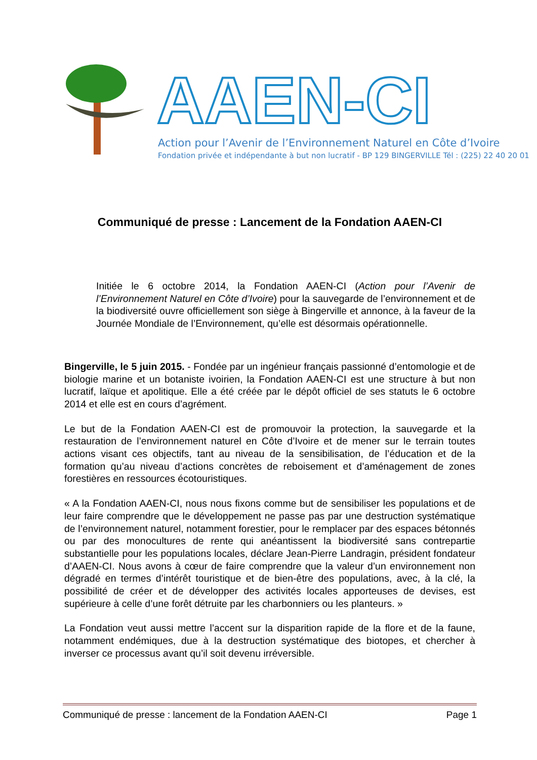AAEN-CI
Action pour l’Avenir de l’Environnement Naturel en Côte d’Ivoire
Fondation privée et indépendante à but non lucratif - BP 129 BINGERVILLE Tél : (225) 22 40 20 01
Communiqué de presse : Lancement de la Fondation AAEN-CI
Initiée le 6 octobre 2014, la Fondation AAEN-CI (Action pour l’Avenir de l’Environnement Naturel en Côte d’Ivoire) pour la sauvegarde de l’environnement et de la biodiversité ouvre officiellement son siège à Bingerville et annonce, à la faveur de la Journée Mondiale de l’Environnement, qu’elle est désormais opérationnelle.
Bingerville, le 5 juin 2015. - Fondée par un ingénieur français passionné d’entomologie et de biologie marine et un botaniste ivoirien, la Fondation AAEN-CI est une structure à but non lucratif, laïque et apolitique. Elle a été créée par le dépôt officiel de ses statuts le 6 octobre 2014 et elle est en cours d’agrément.
Le but de la Fondation AAEN-CI est de promouvoir la protection, la sauvegarde et la restauration de l’environnement naturel en Côte d’Ivoire et de mener sur le terrain toutes actions visant ces objectifs, tant au niveau de la sensibilisation, de l’éducation et de la formation qu’au niveau d’actions concrètes de reboisement et d’aménagement de zones forestières en ressources écotouristiques.
« A la Fondation AAEN-CI, nous nous fixons comme but de sensibiliser les populations et de leur faire comprendre que le développement ne passe pas par une destruction systématique de l’environnement naturel, notamment forestier, pour le remplacer par des espaces bétonnés ou par des monocultures de rente qui anéantissent la biodiversité sans contrepartie substantielle pour les populations locales, déclare Jean-Pierre Landragin, président fondateur d’AAEN-CI. Nous avons à cœur de faire comprendre que la valeur d’un environnement non dégradé en termes d’intérêt touristique et de bien-être des populations, avec, à la clé, la possibilité de créer et de développer des activités locales apporteuses de devises, est supérieure à celle d’une forêt détruite par les charbonniers ou les planteurs. »
La Fondation veut aussi mettre l’accent sur la disparition rapide de la flore et de la faune, notamment endémiques, due à la destruction systématique des biotopes, et chercher à inverser ce processus avant qu’il soit devenu irréversible.
Communiqué de presse : lancement de la Fondation AAEN-CI Page 1